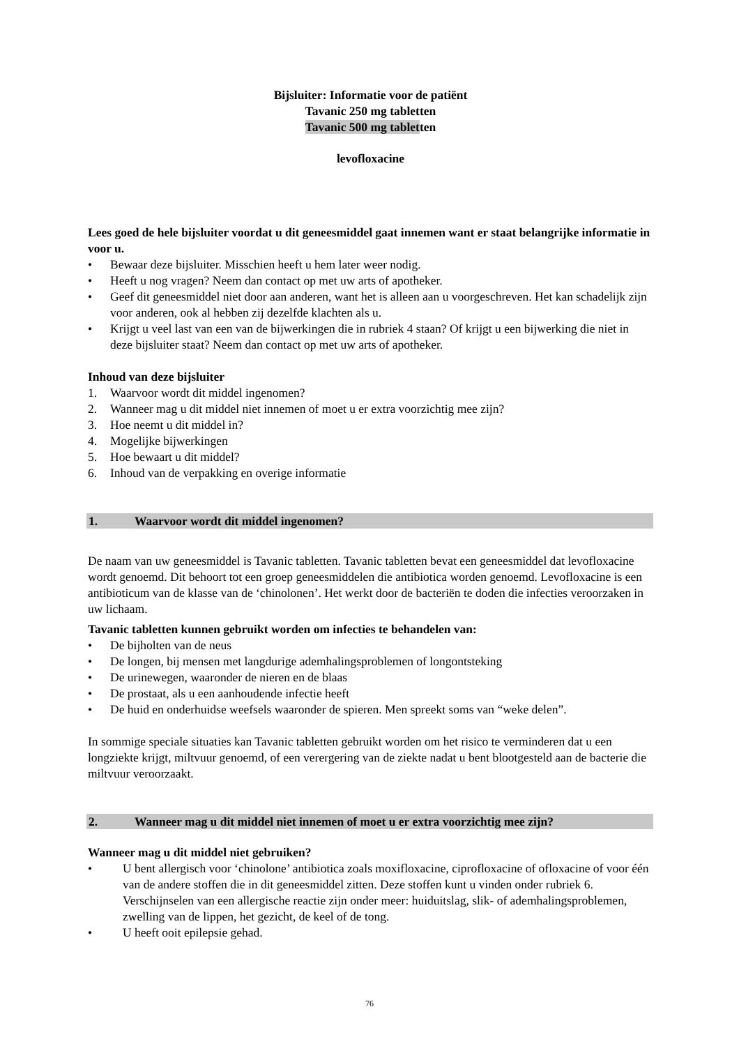Bijsluiter: Informatie voor de patiënt
Tavanic 250 mg tabletten
Tavanic 500 mg tabletten
levofloxacine
Lees goed de hele bijsluiter voordat u dit geneesmiddel gaat innemen want er staat belangrijke informatie in voor u.
• Bewaar deze bijsluiter. Misschien heeft u hem later weer nodig.
• Heeft u nog vragen? Neem dan contact op met uw arts of apotheker.
• Geef dit geneesmiddel niet door aan anderen, want het is alleen aan u voorgeschreven. Het kan schadelijk zijn voor anderen, ook al hebben zij dezelfde klachten als u.
• Krijgt u veel last van een van de bijwerkingen die in rubriek 4 staan? Of krijgt u een bijwerking die niet in deze bijsluiter staat? Neem dan contact op met uw arts of apotheker.
Inhoud van deze bijsluiter
1. Waarvoor wordt dit middel ingenomen?
2. Wanneer mag u dit middel niet innemen of moet u er extra voorzichtig mee zijn?
3. Hoe neemt u dit middel in?
4. Mogelijke bijwerkingen
5. Hoe bewaart u dit middel?
6. Inhoud van de verpakking en overige informatie
1. Waarvoor wordt dit middel ingenomen?
De naam van uw geneesmiddel is Tavanic tabletten. Tavanic tabletten bevat een geneesmiddel dat levofloxacine wordt genoemd. Dit behoort tot een groep geneesmiddelen die antibiotica worden genoemd. Levofloxacine is een antibioticum van de klasse van de ‘chinolonen’. Het werkt door de bacteriën te doden die infecties veroorzaken in uw lichaam.
Tavanic tabletten kunnen gebruikt worden om infecties te behandelen van:
• De bijholten van de neus
• De longen, bij mensen met langdurige ademhalingsproblemen of longontsteking
• De urinewegen, waaronder de nieren en de blaas
• De prostaat, als u een aanhoudende infectie heeft
• De huid en onderhuidse weefsels waaronder de spieren. Men spreekt soms van “weke delen”.
In sommige speciale situaties kan Tavanic tabletten gebruikt worden om het risico te verminderen dat u een longziekte krijgt, miltvuur genoemd, of een verergering van de ziekte nadat u bent blootgesteld aan de bacterie die miltvuur veroorzaakt.
2. Wanneer mag u dit middel niet innemen of moet u er extra voorzichtig mee zijn?
Wanneer mag u dit middel niet gebruiken?
• U bent allergisch voor ‘chinolone’ antibiotica zoals moxifloxacine, ciprofloxacine of ofloxacine of voor één van de andere stoffen die in dit geneesmiddel zitten. Deze stoffen kunt u vinden onder rubriek 6.
Verschijnselen van een allergische reactie zijn onder meer: huiduitslag, slik- of ademhalingsproblemen, zwelling van de lippen, het gezicht, de keel of de tong.
• U heeft ooit epilepsie gehad.
76